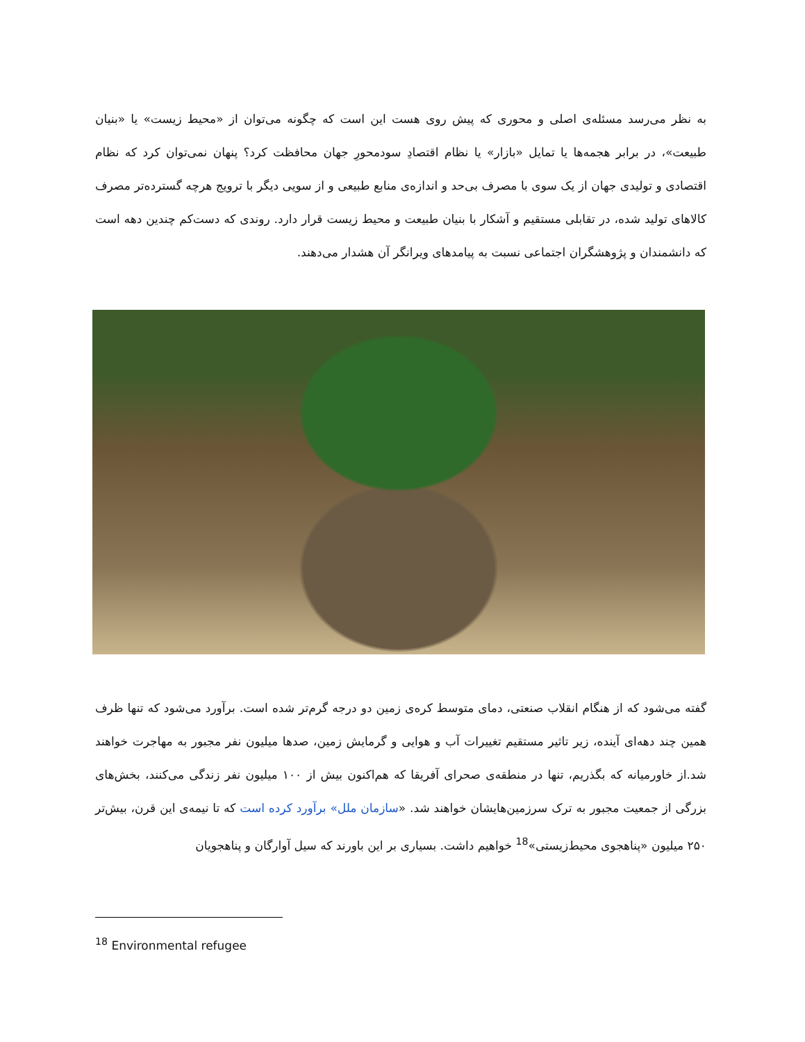به نظر می‌رسد مسئله‌ی اصلی و محوری که پیش روی هست این است که چگونه می‌توان از «محیط زیست» یا «بنیان طبیعت»، در برابر هجمه‌ها یا تمایل «بازار» یا نظام اقتصادِ سودمحورِ جهان محافظت کرد؟ پنهان نمی‌توان کرد که نظام اقتصادی و تولیدی جهان از یک سوی با مصرف بی‌حد و اندازه‌ی منابع طبیعی و از سویی دیگر با ترویج هرچه گسترده‌تر مصرف کالاهای تولید شده، در تقابلی مستقیم و آشکار با بنیان طبیعت و محیط زیست قرار دارد. روندی که دست‌کم چندین دهه است که دانشمندان و پژوهشگران اجتماعی نسبت به پیامدهای ویرانگر آن هشدار می‌دهند.
گفته می‌شود که از هنگام انقلاب صنعتی، دمای متوسط کره‌ی زمین دو درجه گرم‌تر شده است. برآورد می‌شود که تنها ظرف همین چند دهه‌ای آینده، زیر تاثیر مستقیم تغییرات آب و هوایی و گرمایش زمین، صدها میلیون نفر مجبور به مهاجرت خواهند شد.از خاورمیانه که بگذریم، تنها در منطقه‌ی صحرای آفریقا که هم‌اکنون بیش از ۱۰۰ میلیون نفر زندگی می‌کنند، بخش‌های بزرگی از جمعیت مجبور به ترک سرزمین‌هایشان خواهند شد. «سازمان ملل» برآورد کرده است که تا نیمه‌ی این قرن، بیش‌تر ۲۵۰ میلیون «پناهجوی محیط‌زیستی»<sup>18</sup> خواهیم داشت. بسیاری بر این باورند که سیل آوارگان و پناهجویان
<sup>18</sup> Environmental refugee